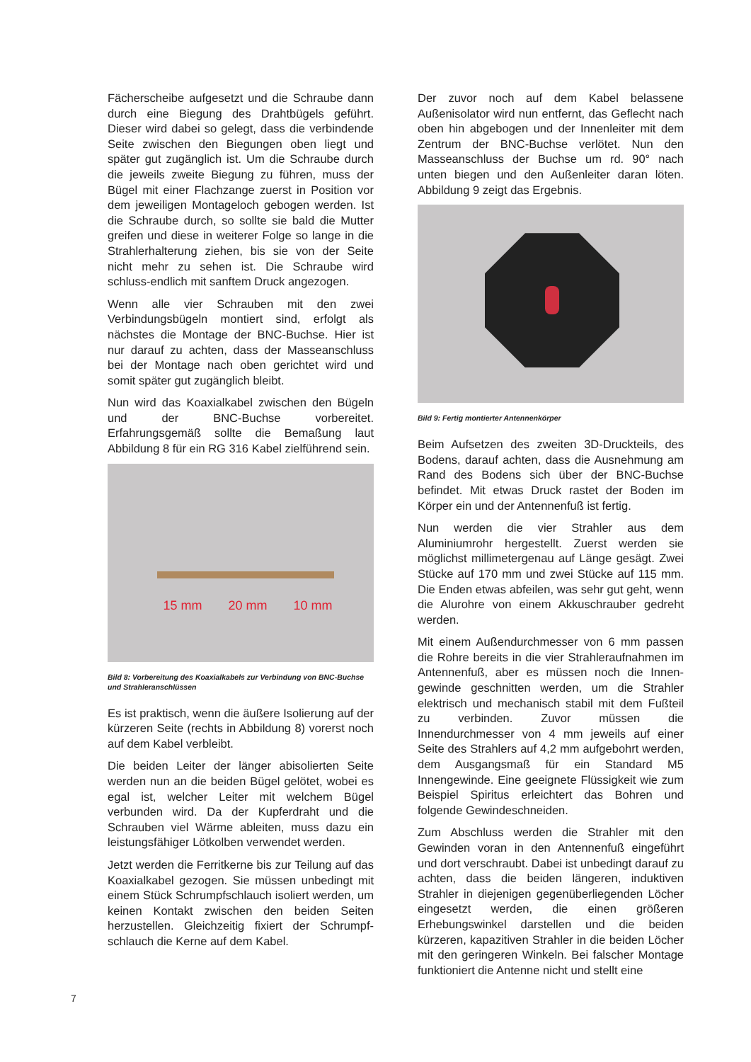Fächerscheibe aufgesetzt und die Schraube dann durch eine Biegung des Drahtbügels geführt. Dieser wird dabei so gelegt, dass die verbindende Seite zwischen den Biegungen oben liegt und später gut zugänglich ist. Um die Schraube durch die jeweils zweite Biegung zu führen, muss der Bügel mit einer Flachzange zuerst in Position vor dem jeweiligen Montageloch gebogen werden. Ist die Schraube durch, so sollte sie bald die Mutter greifen und diese in weiterer Folge so lange in die Strahlerhalterung ziehen, bis sie von der Seite nicht mehr zu sehen ist. Die Schraube wird schluss-endlich mit sanftem Druck angezogen.
Wenn alle vier Schrauben mit den zwei Verbindungsbügeln montiert sind, erfolgt als nächstes die Montage der BNC-Buchse. Hier ist nur darauf zu achten, dass der Masseanschluss bei der Montage nach oben gerichtet wird und somit später gut zugänglich bleibt.
Nun wird das Koaxialkabel zwischen den Bügeln und der BNC-Buchse vorbereitet. Erfahrungsgemäß sollte die Bemaßung laut Abbildung 8 für ein RG 316 Kabel zielführend sein.
15 mm 20 mm 10 mm
Bild 8: Vorbereitung des Koaxialkabels zur Verbindung von BNC-Buchse und Strahleranschlüssen
Es ist praktisch, wenn die äußere Isolierung auf der kürzeren Seite (rechts in Abbildung 8) vorerst noch auf dem Kabel verbleibt.
Die beiden Leiter der länger abisolierten Seite werden nun an die beiden Bügel gelötet, wobei es egal ist, welcher Leiter mit welchem Bügel verbunden wird. Da der Kupferdraht und die Schrauben viel Wärme ableiten, muss dazu ein leistungsfähiger Lötkolben verwendet werden.
Jetzt werden die Ferritkerne bis zur Teilung auf das Koaxialkabel gezogen. Sie müssen unbedingt mit einem Stück Schrumpfschlauch isoliert werden, um keinen Kontakt zwischen den beiden Seiten herzustellen. Gleichzeitig fixiert der Schrumpf-schlauch die Kerne auf dem Kabel.
Der zuvor noch auf dem Kabel belassene Außenisolator wird nun entfernt, das Geflecht nach oben hin abgebogen und der Innenleiter mit dem Zentrum der BNC-Buchse verlötet. Nun den Masseanschluss der Buchse um rd. 90° nach unten biegen und den Außenleiter daran löten. Abbildung 9 zeigt das Ergebnis.
Bild 9: Fertig montierter Antennenkörper
Beim Aufsetzen des zweiten 3D-Druckteils, des Bodens, darauf achten, dass die Ausnehmung am Rand des Bodens sich über der BNC-Buchse befindet. Mit etwas Druck rastet der Boden im Körper ein und der Antennenfuß ist fertig.
Nun werden die vier Strahler aus dem Aluminiumrohr hergestellt. Zuerst werden sie möglichst millimetergenau auf Länge gesägt. Zwei Stücke auf 170 mm und zwei Stücke auf 115 mm. Die Enden etwas abfeilen, was sehr gut geht, wenn die Alurohre von einem Akkuschrauber gedreht werden.
Mit einem Außendurchmesser von 6 mm passen die Rohre bereits in die vier Strahleraufnahmen im Antennenfuß, aber es müssen noch die Innen-gewinde geschnitten werden, um die Strahler elektrisch und mechanisch stabil mit dem Fußteil zu verbinden. Zuvor müssen die Innendurchmesser von 4 mm jeweils auf einer Seite des Strahlers auf 4,2 mm aufgebohrt werden, dem Ausgangsmaß für ein Standard M5 Innengewinde. Eine geeignete Flüssigkeit wie zum Beispiel Spiritus erleichtert das Bohren und folgende Gewindeschneiden.
Zum Abschluss werden die Strahler mit den Gewinden voran in den Antennenfuß eingeführt und dort verschraubt. Dabei ist unbedingt darauf zu achten, dass die beiden längeren, induktiven Strahler in diejenigen gegenüberliegenden Löcher eingesetzt werden, die einen größeren Erhebungswinkel darstellen und die beiden kürzeren, kapazitiven Strahler in die beiden Löcher mit den geringeren Winkeln. Bei falscher Montage funktioniert die Antenne nicht und stellt eine
7